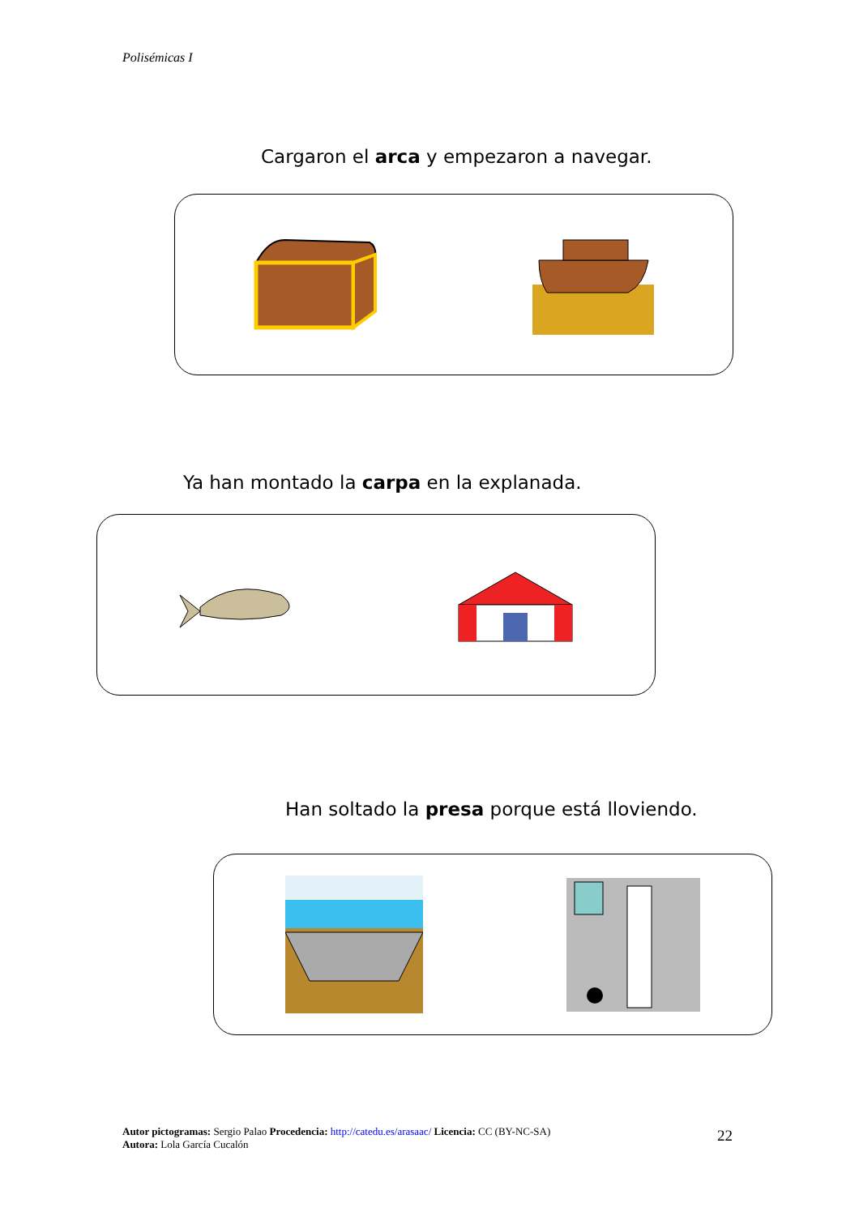Polisémicas I
Cargaron el arca y empezaron a navegar.
Ya han montado la carpa en la explanada.
Han soltado la presa porque está lloviendo.
Autor pictogramas: Sergio Palao Procedencia: http://catedu.es/arasaac/ Licencia: CC (BY-NC-SA)
Autora: Lola García Cucalón
22